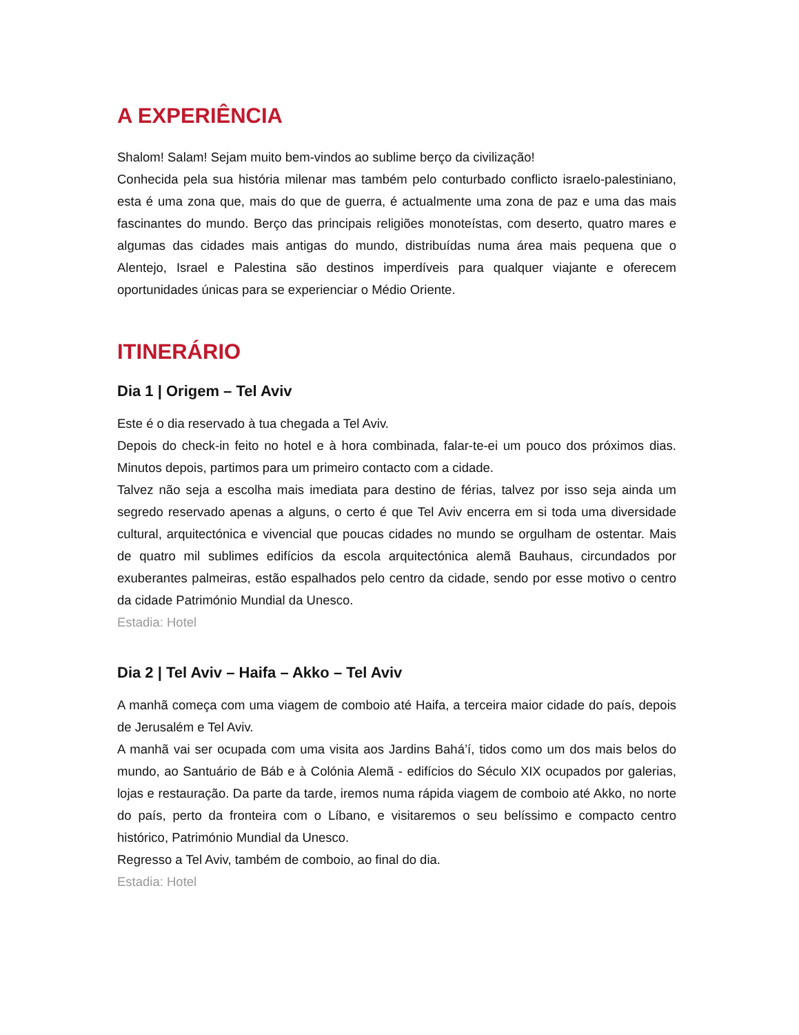A EXPERIÊNCIA
Shalom! Salam! Sejam muito bem-vindos ao sublime berço da civilização!
Conhecida pela sua história milenar mas também pelo conturbado conflicto israelo-palestiniano, esta é uma zona que, mais do que de guerra, é actualmente uma zona de paz e uma das mais fascinantes do mundo. Berço das principais religiões monoteístas, com deserto, quatro mares e algumas das cidades mais antigas do mundo, distribuídas numa área mais pequena que o Alentejo, Israel e Palestina são destinos imperdíveis para qualquer viajante e oferecem oportunidades únicas para se experienciar o Médio Oriente.
ITINERÁRIO
Dia 1 | Origem – Tel Aviv
Este é o dia reservado à tua chegada a Tel Aviv.
Depois do check-in feito no hotel e à hora combinada, falar-te-ei um pouco dos próximos dias. Minutos depois, partimos para um primeiro contacto com a cidade.
Talvez não seja a escolha mais imediata para destino de férias, talvez por isso seja ainda um segredo reservado apenas a alguns, o certo é que Tel Aviv encerra em si toda uma diversidade cultural, arquitectónica e vivencial que poucas cidades no mundo se orgulham de ostentar. Mais de quatro mil sublimes edifícios da escola arquitectónica alemã Bauhaus, circundados por exuberantes palmeiras, estão espalhados pelo centro da cidade, sendo por esse motivo o centro da cidade Património Mundial da Unesco.
Estadia: Hotel
Dia 2 | Tel Aviv – Haifa – Akko – Tel Aviv
A manhã começa com uma viagem de comboio até Haifa, a terceira maior cidade do país, depois de Jerusalém e Tel Aviv.
A manhã vai ser ocupada com uma visita aos Jardins Bahá’í, tidos como um dos mais belos do mundo, ao Santuário de Báb e à Colónia Alemã - edifícios do Século XIX ocupados por galerias, lojas e restauração. Da parte da tarde, iremos numa rápida viagem de comboio até Akko, no norte do país, perto da fronteira com o Líbano, e visitaremos o seu belíssimo e compacto centro histórico, Património Mundial da Unesco.
Regresso a Tel Aviv, também de comboio, ao final do dia.
Estadia: Hotel